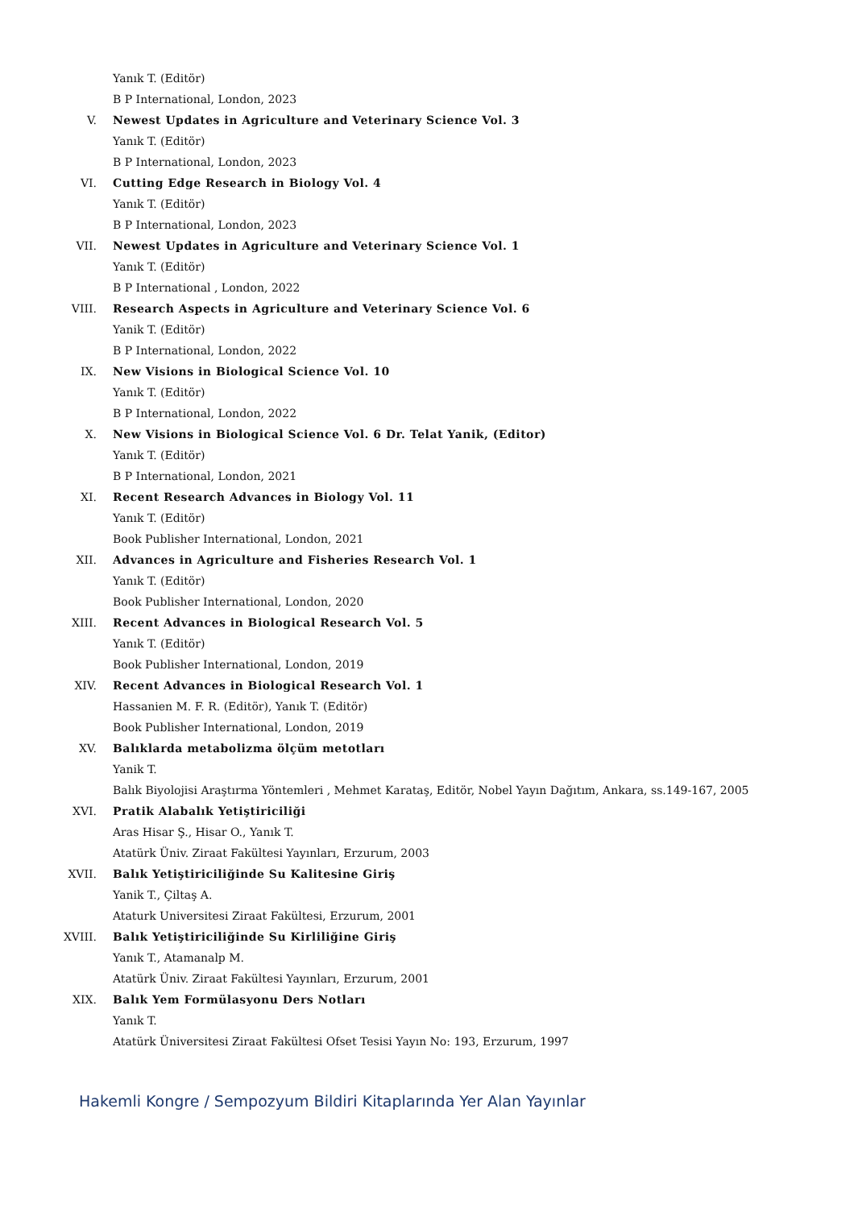Yanık T. (Editör)
B P International, London, 2023
V. Newest Updates in Agriculture and Veterinary Science Vol. 3
Yanık T. (Editör)
B P International, London, 2023
VI. Cutting Edge Research in Biology Vol. 4
Yanık T. (Editör)
B P International, London, 2023
VII. Newest Updates in Agriculture and Veterinary Science Vol. 1
Yanık T. (Editör)
B P International , London, 2022
VIII. Research Aspects in Agriculture and Veterinary Science Vol. 6
Yanik T. (Editör)
B P International, London, 2022
IX. New Visions in Biological Science Vol. 10
Yanık T. (Editör)
B P International, London, 2022
X. New Visions in Biological Science Vol. 6 Dr. Telat Yanik, (Editor)
Yanık T. (Editör)
B P International, London, 2021
XI. Recent Research Advances in Biology Vol. 11
Yanık T. (Editör)
Book Publisher International, London, 2021
XII. Advances in Agriculture and Fisheries Research Vol. 1
Yanık T. (Editör)
Book Publisher International, London, 2020
XIII. Recent Advances in Biological Research Vol. 5
Yanık T. (Editör)
Book Publisher International, London, 2019
XIV. Recent Advances in Biological Research Vol. 1
Hassanien M. F. R. (Editör), Yanık T. (Editör)
Book Publisher International, London, 2019
XV. Balıklarda metabolizma ölçüm metotları
Yanik T.
Balık Biyolojisi Araştırma Yöntemleri , Mehmet Karataş, Editör, Nobel Yayın Dağıtım, Ankara, ss.149-167, 2005
XVI. Pratik Alabalık Yetiştiriciliği
Aras Hisar Ş., Hisar O., Yanık T.
Atatürk Üniv. Ziraat Fakültesi Yayınları, Erzurum, 2003
XVII. Balık Yetiştiriciliğinde Su Kalitesine Giriş
Yanik T., Çiltaş A.
Ataturk Universitesi Ziraat Fakültesi, Erzurum, 2001
XVIII. Balık Yetiştiriciliğinde Su Kirliliğine Giriş
Yanık T., Atamanalp M.
Atatürk Üniv. Ziraat Fakültesi Yayınları, Erzurum, 2001
XIX. Balık Yem Formülasyonu Ders Notları
Yanık T.
Atatürk Üniversitesi Ziraat Fakültesi Ofset Tesisi Yayın No: 193, Erzurum, 1997
Hakemli Kongre / Sempozyum Bildiri Kitaplarında Yer Alan Yayınlar